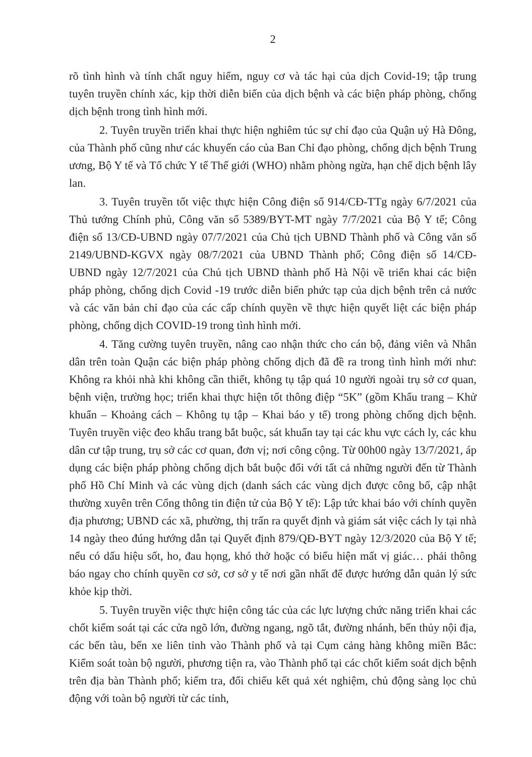2
rõ tình hình và tính chất nguy hiểm, nguy cơ và tác hại của dịch Covid-19; tập trung tuyên truyền chính xác, kịp thời diễn biến của dịch bệnh và các biện pháp phòng, chống dịch bệnh trong tình hình mới.
2. Tuyên truyền triển khai thực hiện nghiêm túc sự chỉ đạo của Quận uỷ Hà Đông, của Thành phố cũng như các khuyến cáo của Ban Chỉ đạo phòng, chống dịch bệnh Trung ương, Bộ Y tế và Tổ chức Y tế Thế giới (WHO) nhằm phòng ngừa, hạn chế dịch bệnh lây lan.
3. Tuyên truyền tốt việc thực hiện Công điện số 914/CĐ-TTg ngày 6/7/2021 của Thủ tướng Chính phủ, Công văn số 5389/BYT-MT ngày 7/7/2021 của Bộ Y tế; Công điện số 13/CĐ-UBND ngày 07/7/2021 của Chủ tịch UBND Thành phố và Công văn số 2149/UBND-KGVX ngày 08/7/2021 của UBND Thành phố; Công điện số 14/CĐ-UBND ngày 12/7/2021 của Chủ tịch UBND thành phố Hà Nội về triển khai các biện pháp phòng, chống dịch Covid -19 trước diễn biến phức tạp của dịch bệnh trên cả nước và các văn bản chỉ đạo của các cấp chính quyền về thực hiện quyết liệt các biện pháp phòng, chống dịch COVID-19 trong tình hình mới.
4. Tăng cường tuyên truyền, nâng cao nhận thức cho cán bộ, đảng viên và Nhân dân trên toàn Quận các biện pháp phòng chống dịch đã đề ra trong tình hình mới như: Không ra khỏi nhà khi không cần thiết, không tụ tập quá 10 người ngoài trụ sở cơ quan, bệnh viện, trường học; triển khai thực hiện tốt thông điệp “5K” (gồm Khẩu trang – Khử khuẩn – Khoảng cách – Không tụ tập – Khai báo y tế) trong phòng chống dịch bệnh. Tuyên truyền việc đeo khẩu trang bắt buộc, sát khuẩn tay tại các khu vực cách ly, các khu dân cư tập trung, trụ sở các cơ quan, đơn vị; nơi công cộng. Từ 00h00 ngày 13/7/2021, áp dụng các biện pháp phòng chống dịch bắt buộc đối với tất cả những người đến từ Thành phố Hồ Chí Minh và các vùng dịch (danh sách các vùng dịch được công bố, cập nhật thường xuyên trên Cổng thông tin điện tử của Bộ Y tế): Lập tức khai báo với chính quyền địa phương; UBND các xã, phường, thị trấn ra quyết định và giám sát việc cách ly tại nhà 14 ngày theo đúng hướng dẫn tại Quyết định 879/QĐ-BYT ngày 12/3/2020 của Bộ Y tế; nếu có dấu hiệu sốt, ho, đau họng, khó thở hoặc có biểu hiện mất vị giác… phải thông báo ngay cho chính quyền cơ sở, cơ sở y tế nơi gần nhất để được hướng dẫn quản lý sức khỏe kịp thời.
5. Tuyên truyền việc thực hiện công tác của các lực lượng chức năng triển khai các chốt kiểm soát tại các cửa ngõ lớn, đường ngang, ngõ tắt, đường nhánh, bến thủy nội địa, các bến tàu, bến xe liên tỉnh vào Thành phố và tại Cụm cảng hàng không miền Bắc: Kiểm soát toàn bộ người, phương tiện ra, vào Thành phố tại các chốt kiểm soát dịch bệnh trên địa bàn Thành phố; kiểm tra, đối chiếu kết quả xét nghiệm, chủ động sàng lọc chủ động với toàn bộ người từ các tỉnh,